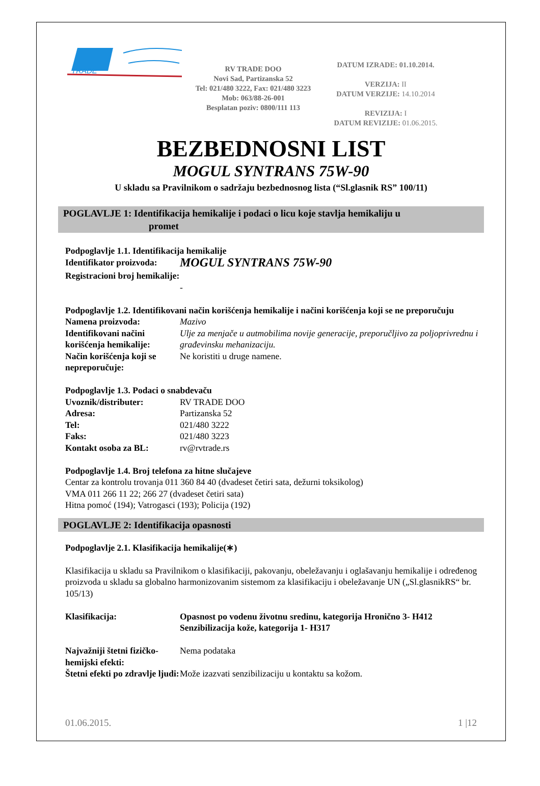TRADE
RV TRADE DOO
Novi Sad, Partizanska 52
Tel: 021/480 3222, Fax: 021/480 3223
Mob: 063/88-26-001
Besplatan poziv: 0800/111 113
DATUM IZRADE: 01.10.2014.
VERZIJA: II
DATUM VERZIJE: 14.10.2014
REVIZIJA: I
DATUM REVIZIJE: 01.06.2015.
BEZBEDNOSNI LIST
MOGUL SYNTRANS 75W-90
U skladu sa Pravilnikom o sadržaju bezbednosnog lista (“Sl.glasnik RS” 100/11)
POGLAVLJE 1: Identifikacija hemikalije i podaci o licu koje stavlja hemikaliju u
promet
Podpoglavlje 1.1. Identifikacija hemikalije
Identifikator proizvoda:
MOGUL SYNTRANS 75W-90
Registracioni broj hemikalije:
-
Podpoglavlje 1.2. Identifikovani način korišćenja hemikalije i načini korišćenja koji se ne preporučuju
Namena proizvoda: Mazivo
Identifikovani načini korišćenja hemikalije:
Ulje za menjače u autmobilima novije generacije, preporučljivo za poljoprivrednu i građevinsku mehanizaciju.
Način korišćenja koji se nepreporučuje:
Ne koristiti u druge namene.
Podpoglavlje 1.3. Podaci o snabdevaču
Uvoznik/distributer: RV TRADE DOO
Adresa: Partizanska 52
Tel: 021/480 3222
Faks: 021/480 3223
Kontakt osoba za BL: rv@rvtrade.rs
Podpoglavlje 1.4. Broj telefona za hitne slučajeve
Centar za kontrolu trovanja 011 360 84 40 (dvadeset četiri sata, dežurni toksikolog)
VMA 011 266 11 22; 266 27 (dvadeset četiri sata)
Hitna pomoć (194); Vatrogasci (193); Policija (192)
POGLAVLJE 2: Identifikacija opasnosti
Podpoglavlje 2.1. Klasifikacija hemikalije(∗)
Klasifikacija u skladu sa Pravilnikom o klasifikaciji, pakovanju, obeležavanju i oglašavanju hemikalije i određenog proizvoda u skladu sa globalno harmonizovanim sistemom za klasifikaciju i obeležavanje UN („Sl.glasnikRS“ br. 105/13)
Klasifikacija: Opasnost po vodenu životnu sredinu, kategorija Hronično 3- H412
Senzibilizacija kože, kategorija 1- H317
Najvažniji štetni fizičko-hemijski efekti:
Nema podataka
Štetni efekti po zdravlje ljudi:
Može izazvati senzibilizaciju u kontaktu sa kožom.
01.06.2015. 1 |12